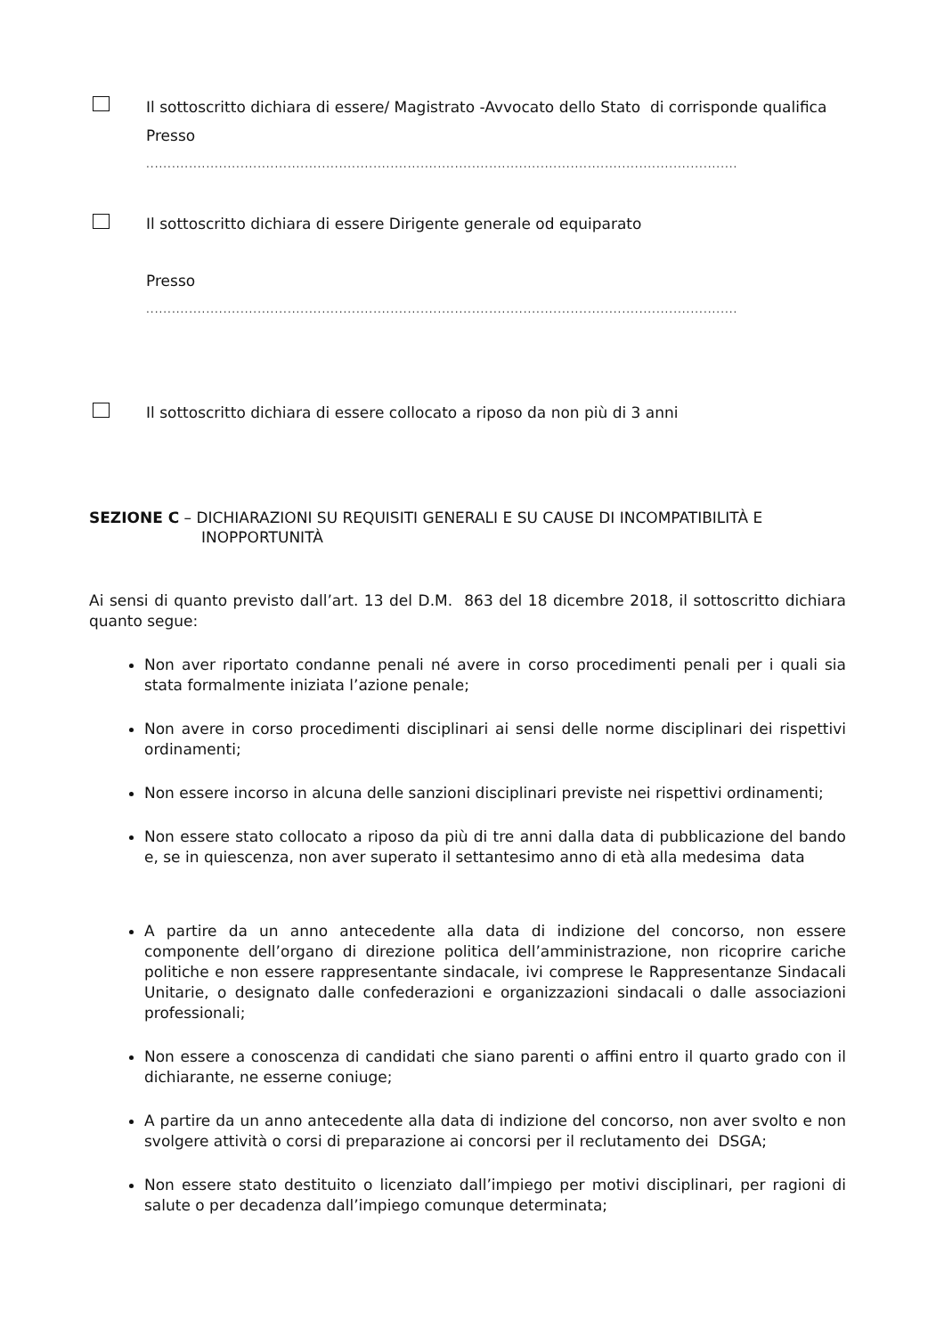Il sottoscritto dichiara di essere/ Magistrato -Avvocato dello Stato di corrisponde qualifica
Presso
..........................................................................................................................................................
Il sottoscritto dichiara di essere Dirigente generale od equiparato
Presso
..........................................................................................................................................................
Il sottoscritto dichiara di essere collocato a riposo da non più di 3 anni
SEZIONE C – DICHIARAZIONI SU REQUISITI GENERALI E SU CAUSE DI INCOMPATIBILITÀ E
INOPPORTUNITÀ
Ai sensi di quanto previsto dall’art. 13 del D.M. 863 del 18 dicembre 2018, il sottoscritto dichiara quanto segue:
Non aver riportato condanne penali né avere in corso procedimenti penali per i quali sia stata formalmente iniziata l’azione penale;
Non avere in corso procedimenti disciplinari ai sensi delle norme disciplinari dei rispettivi ordinamenti;
Non essere incorso in alcuna delle sanzioni disciplinari previste nei rispettivi ordinamenti;
Non essere stato collocato a riposo da più di tre anni dalla data di pubblicazione del bando e, se in quiescenza, non aver superato il settantesimo anno di età alla medesima data
A partire da un anno antecedente alla data di indizione del concorso, non essere componente dell’organo di direzione politica dell’amministrazione, non ricoprire cariche politiche e non essere rappresentante sindacale, ivi comprese le Rappresentanze Sindacali Unitarie, o designato dalle confederazioni e organizzazioni sindacali o dalle associazioni professionali;
Non essere a conoscenza di candidati che siano parenti o affini entro il quarto grado con il dichiarante, ne esserne coniuge;
A partire da un anno antecedente alla data di indizione del concorso, non aver svolto e non svolgere attività o corsi di preparazione ai concorsi per il reclutamento dei DSGA;
Non essere stato destituito o licenziato dall’impiego per motivi disciplinari, per ragioni di salute o per decadenza dall’impiego comunque determinata;